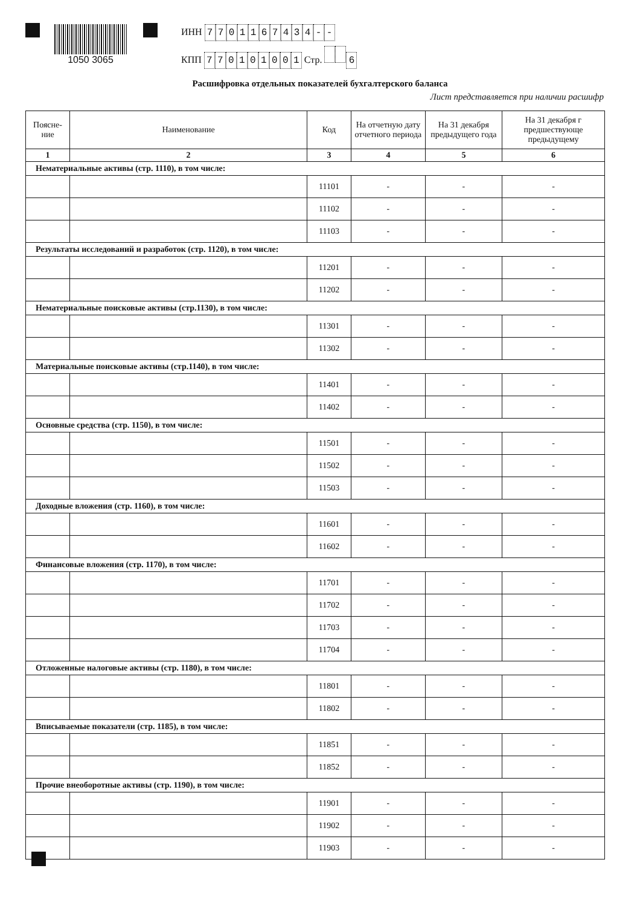1050 3065 ИНН 7701167434 - -
КПП 770101001 Стр. 6
Расшифровка отдельных показателей бухгалтерского баланса
Лист представляется при наличии расшифр
| Поясне- ние | Наименование | Код | На отчетную дату отчетного периода | На 31 декабря предыдущего года | На 31 декабря г предшествующе предыдущему |
| --- | --- | --- | --- | --- | --- |
| 1 | 2 | 3 | 4 | 5 | 6 |
| Нематериальные активы (стр. 1110), в том числе: | | | | | |
| | | 11101 | - | - | - |
| | | 11102 | - | - | - |
| | | 11103 | - | - | - |
| Результаты исследований и разработок (стр. 1120), в том числе: | | | | | |
| | | 11201 | - | - | - |
| | | 11202 | - | - | - |
| Нематериальные поисковые активы (стр.1130), в том числе: | | | | | |
| | | 11301 | - | - | - |
| | | 11302 | - | - | - |
| Материальные поисковые активы (стр.1140), в том числе: | | | | | |
| | | 11401 | - | - | - |
| | | 11402 | - | - | - |
| Основные средства (стр. 1150), в том числе: | | | | | |
| | | 11501 | - | - | - |
| | | 11502 | - | - | - |
| | | 11503 | - | - | - |
| Доходные вложения (стр. 1160), в том числе: | | | | | |
| | | 11601 | - | - | - |
| | | 11602 | - | - | - |
| Финансовые вложения (стр. 1170), в том числе: | | | | | |
| | | 11701 | - | - | - |
| | | 11702 | - | - | - |
| | | 11703 | - | - | - |
| | | 11704 | - | - | - |
| Отложенные налоговые активы (стр. 1180), в том числе: | | | | | |
| | | 11801 | - | - | - |
| | | 11802 | - | - | - |
| Вписываемые показатели (стр. 1185), в том числе: | | | | | |
| | | 11851 | - | - | - |
| | | 11852 | - | - | - |
| Прочие внеоборотные активы (стр. 1190), в том числе: | | | | | |
| | | 11901 | - | - | - |
| | | 11902 | - | - | - |
| | | 11903 | - | - | - |